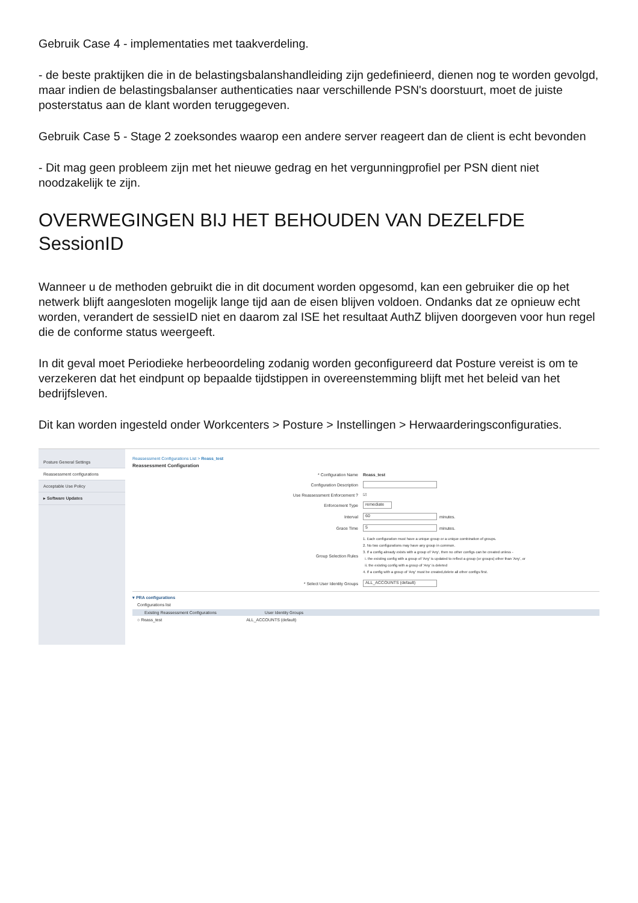Gebruik Case 4 - implementaties met taakverdeling.
- de beste praktijken die in de belastingsbalanshandleiding zijn gedefinieerd, dienen nog te worden gevolgd, maar indien de belastingsbalanser authenticaties naar verschillende PSN's doorstuurt, moet de juiste posterstatus aan de klant worden teruggegeven.
Gebruik Case 5 - Stage 2 zoeksondes waarop een andere server reageert dan de client is echt bevonden
- Dit mag geen probleem zijn met het nieuwe gedrag en het vergunningprofiel per PSN dient niet noodzakelijk te zijn.
OVERWEGINGEN BIJ HET BEHOUDEN VAN DEZELFDE SessionID
Wanneer u de methoden gebruikt die in dit document worden opgesomd, kan een gebruiker die op het netwerk blijft aangesloten mogelijk lange tijd aan de eisen blijven voldoen. Ondanks dat ze opnieuw echt worden, verandert de sessieID niet en daarom zal ISE het resultaat AuthZ blijven doorgeven voor hun regel die de conforme status weergeeft.
In dit geval moet Periodieke herbeoordeling zodanig worden geconfigureerd dat Posture vereist is om te verzekeren dat het eindpunt op bepaalde tijdstippen in overeenstemming blijft met het beleid van het bedrijfsleven.
Dit kan worden ingesteld onder Workcenters > Posture > Instellingen > Herwaarderingsconfiguraties.
Posture General Settings
Reassessment configurations
Acceptable Use Policy
▸ Software Updates
Reassessment Configurations List > Reass_test
Reassessment Configuration
* Configuration Name Reass_test
Configuration Description
Use Reassessment Enforcement ? ☑
Enforcement Type remediate
Interval 60 minutes.
Grace Time 5 minutes.
Group Selection Rules
1. Each configuration must have a unique group or a unique combination of groups.
2. No two configurations may have any group in common.
3. If a config already exists with a group of 'Any', then no other configs can be created unless -
i. the existing config with a group of 'Any' is updated to reflect a group (or groups) other than 'Any', or
ii. the existing config with a group of 'Any' is deleted
4. If a config with a group of 'Any' must be created,delete all other configs first.
* Select User Identity Groups ALL_ACCOUNTS (default)
▾ PRA configurations
Configurations list
Existing Reassessment Configurations User Identity Groups
○ Reass_test ALL_ACCOUNTS (default)